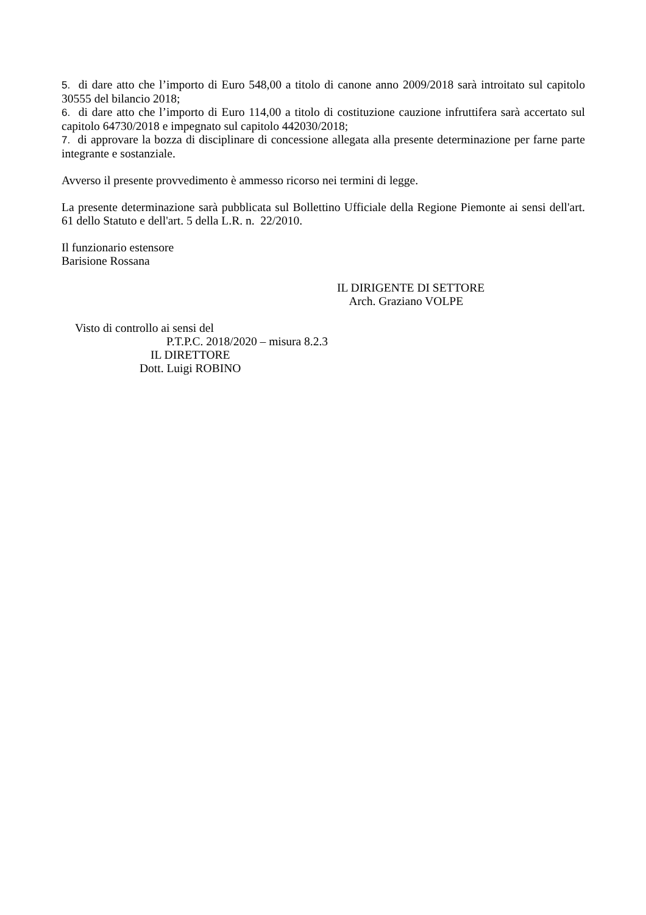5. di dare atto che l’importo di Euro 548,00 a titolo di canone anno 2009/2018 sarà introitato sul capitolo 30555 del bilancio 2018;
6. di dare atto che l’importo di Euro 114,00 a titolo di costituzione cauzione infruttifera sarà accertato sul capitolo 64730/2018 e impegnato sul capitolo 442030/2018;
7. di approvare la bozza di disciplinare di concessione allegata alla presente determinazione per farne parte integrante e sostanziale.
Avverso il presente provvedimento è ammesso ricorso nei termini di legge.
La presente determinazione sarà pubblicata sul Bollettino Ufficiale della Regione Piemonte ai sensi dell'art. 61 dello Statuto e dell'art. 5 della L.R. n. 22/2010.
Il funzionario estensore
Barisione Rossana
IL DIRIGENTE DI SETTORE
Arch. Graziano VOLPE
Visto di controllo ai sensi del
P.T.P.C. 2018/2020 – misura 8.2.3
IL DIRETTORE
Dott. Luigi ROBINO